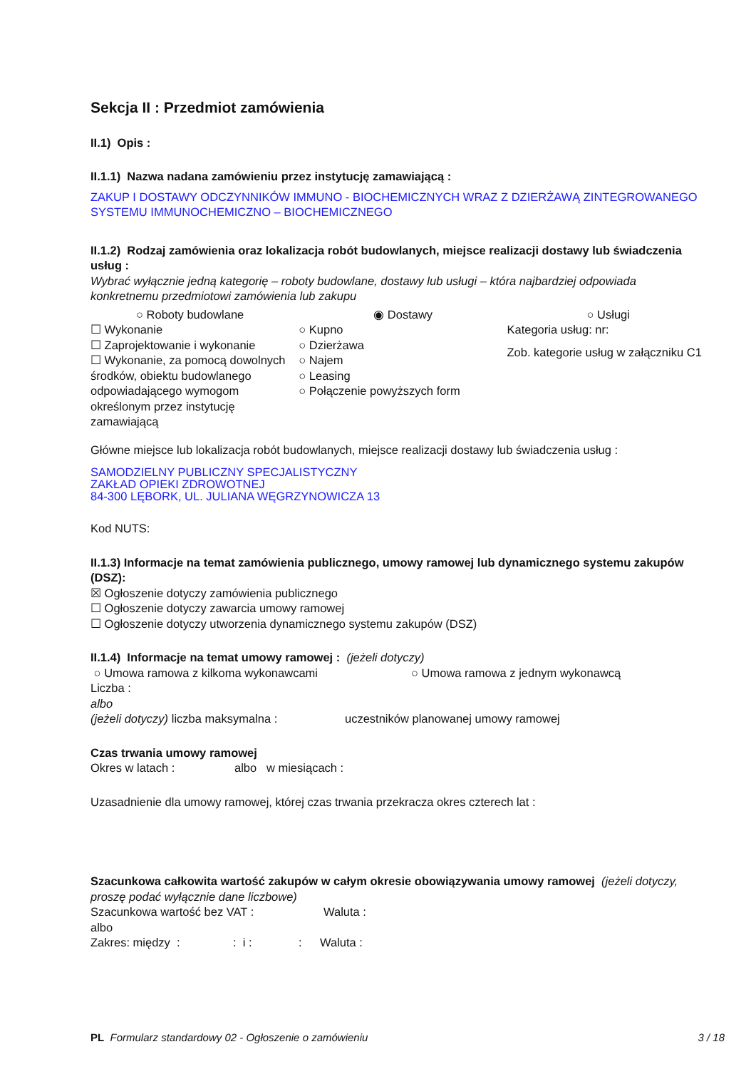Sekcja II : Przedmiot zamówienia
II.1) Opis :
II.1.1) Nazwa nadana zamówieniu przez instytucję zamawiającą :
ZAKUP I DOSTAWY ODCZYNNIKÓW IMMUNO - BIOCHEMICZNYCH WRAZ Z DZIERŻAWĄ ZINTEGROWANEGO SYSTEMU IMMUNOCHEMICZNO – BIOCHEMICZNEGO
II.1.2) Rodzaj zamówienia oraz lokalizacja robót budowlanych, miejsce realizacji dostawy lub świadczenia usług :
Wybrać wyłącznie jedną kategorię – roboty budowlane, dostawy lub usługi – która najbardziej odpowiada konkretnemu przedmiotowi zamówienia lub zakupu
○ Roboty budowlane
☐ Wykonanie
☐ Zaprojektowanie i wykonanie
☐ Wykonanie, za pomocą dowolnych środków, obiektu budowlanego odpowiadającego wymogom określonym przez instytucję zamawiającą
◉ Dostawy
○ Kupno
○ Dzierżawa
○ Najem
○ Leasing
○ Połączenie powyższych form
○ Usługi
Kategoria usług: nr:
Zob. kategorie usług w załączniku C1
Główne miejsce lub lokalizacja robót budowlanych, miejsce realizacji dostawy lub świadczenia usług :
SAMODZIELNY PUBLICZNY SPECJALISTYCZNY
ZAKŁAD OPIEKI ZDROWOTNEJ
84-300 LĘBORK, UL. JULIANA WĘGRZYNOWICZA 13
Kod NUTS:
II.1.3) Informacje na temat zamówienia publicznego, umowy ramowej lub dynamicznego systemu zakupów (DSZ):
☒ Ogłoszenie dotyczy zamówienia publicznego
☐ Ogłoszenie dotyczy zawarcia umowy ramowej
☐ Ogłoszenie dotyczy utworzenia dynamicznego systemu zakupów (DSZ)
II.1.4) Informacje na temat umowy ramowej : (jeżeli dotyczy)
○ Umowa ramowa z kilkoma wykonawcami ○ Umowa ramowa z jednym wykonawcą
Liczba :
albo
(jeżeli dotyczy) liczba maksymalna : uczestników planowanej umowy ramowej
Czas trwania umowy ramowej
Okres w latach : albo w miesiącach :
Uzasadnienie dla umowy ramowej, której czas trwania przekracza okres czterech lat :
Szacunkowa całkowita wartość zakupów w całym okresie obowiązywania umowy ramowej (jeżeli dotyczy, proszę podać wyłącznie dane liczbowe)
Szacunkowa wartość bez VAT : Waluta :
albo
Zakres: między : : i : : Waluta :
PL Formularz standardowy 02 - Ogłoszenie o zamówieniu 3 / 18